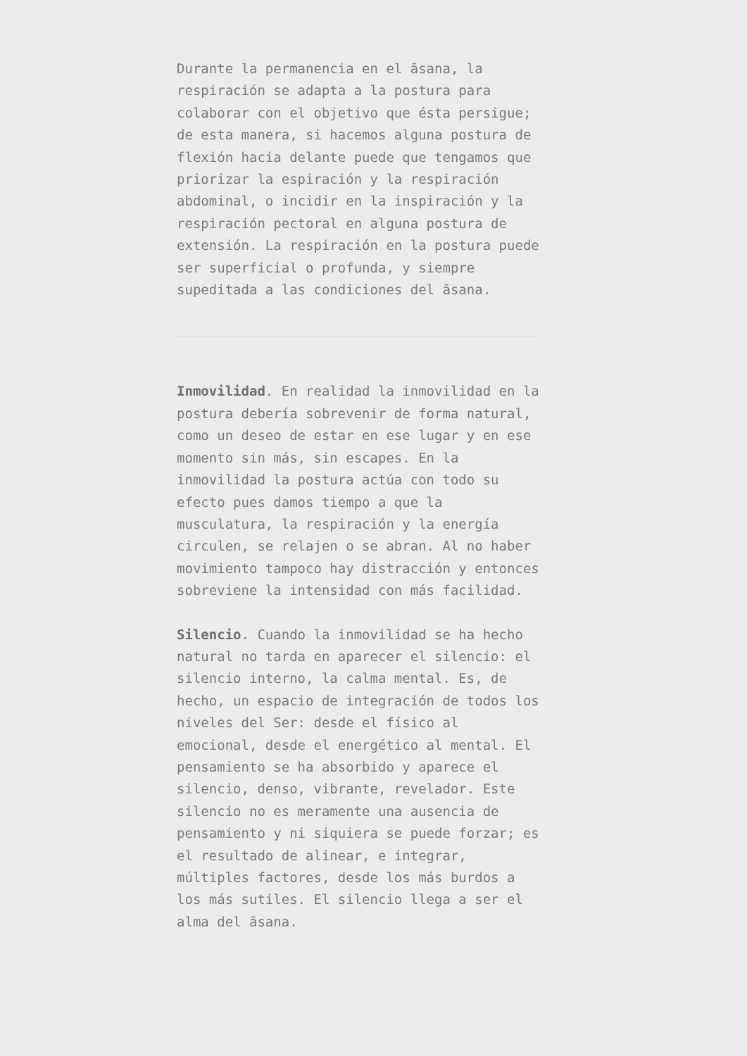Durante la permanencia en el āsana, la respiración se adapta a la postura para colaborar con el objetivo que ésta persigue; de esta manera, si hacemos alguna postura de flexión hacia delante puede que tengamos que priorizar la espiración y la respiración abdominal, o incidir en la inspiración y la respiración pectoral en alguna postura de extensión. La respiración en la postura puede ser superficial o profunda, y siempre supeditada a las condiciones del āsana.
Inmovilidad. En realidad la inmovilidad en la postura debería sobrevenir de forma natural, como un deseo de estar en ese lugar y en ese momento sin más, sin escapes. En la inmovilidad la postura actúa con todo su efecto pues damos tiempo a que la musculatura, la respiración y la energía circulen, se relajen o se abran. Al no haber movimiento tampoco hay distracción y entonces sobreviene la intensidad con más facilidad.
Silencio. Cuando la inmovilidad se ha hecho natural no tarda en aparecer el silencio: el silencio interno, la calma mental. Es, de hecho, un espacio de integración de todos los niveles del Ser: desde el físico al emocional, desde el energético al mental. El pensamiento se ha absorbido y aparece el silencio, denso, vibrante, revelador. Este silencio no es meramente una ausencia de pensamiento y ni siquiera se puede forzar; es el resultado de alinear, e integrar, múltiples factores, desde los más burdos a los más sutiles. El silencio llega a ser el alma del āsana.